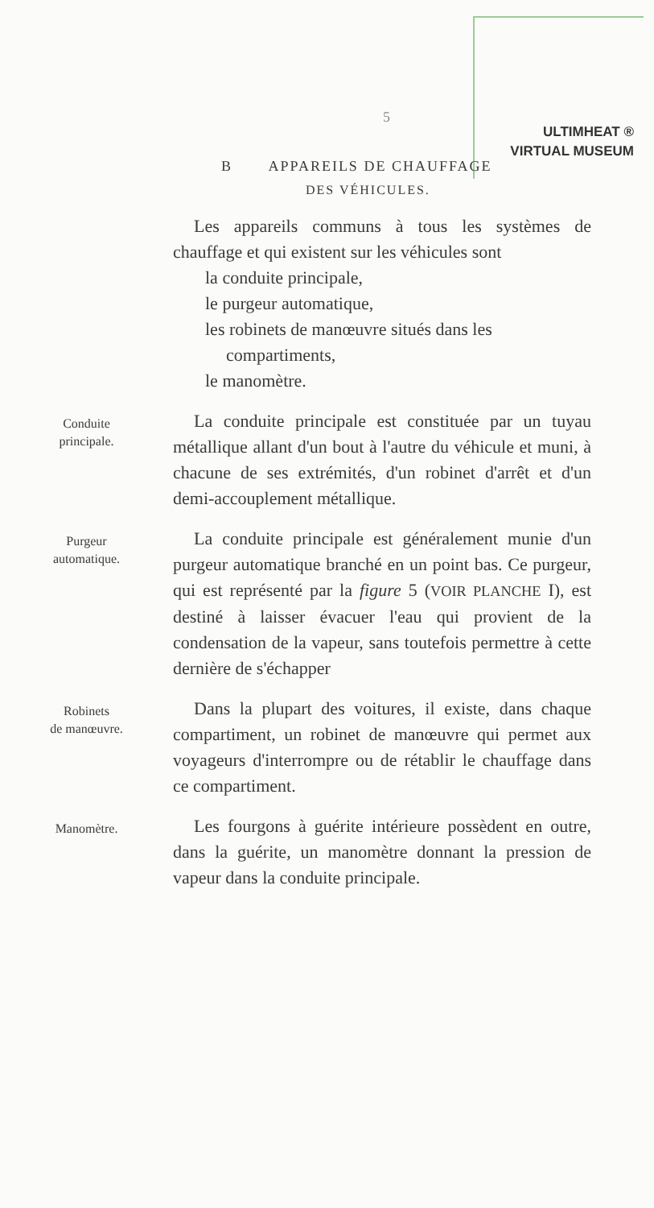ULTIMHEAT ®
VIRTUAL MUSEUM
5
B APPAREILS DE CHAUFFAGE
DES VÉHICULES.
Les appareils communs à tous les systèmes de chauffage et qui existent sur les véhicules sont
la conduite principale,
le purgeur automatique,
les robinets de manœuvre situés dans les
compartiments,
le manomètre.
Conduite
principale.
La conduite principale est constituée par un tuyau métallique allant d'un bout à l'autre du véhicule et muni, à chacune de ses extrémités, d'un robinet d'arrêt et d'un demi-accouplement métallique.
Purgeur
automatique.
La conduite principale est généralement munie d'un purgeur automatique branché en un point bas. Ce purgeur, qui est représenté par la figure 5 (VOIR PLANCHE I), est destiné à laisser évacuer l'eau qui provient de la condensation de la vapeur, sans toutefois permettre à cette dernière de s'échapper
Robinets
de manœuvre.
Dans la plupart des voitures, il existe, dans chaque compartiment, un robinet de manœuvre qui permet aux voyageurs d'interrompre ou de rétablir le chauffage dans ce compartiment.
Manomètre.
Les fourgons à guérite intérieure possèdent en outre, dans la guérite, un manomètre donnant la pression de vapeur dans la conduite principale.